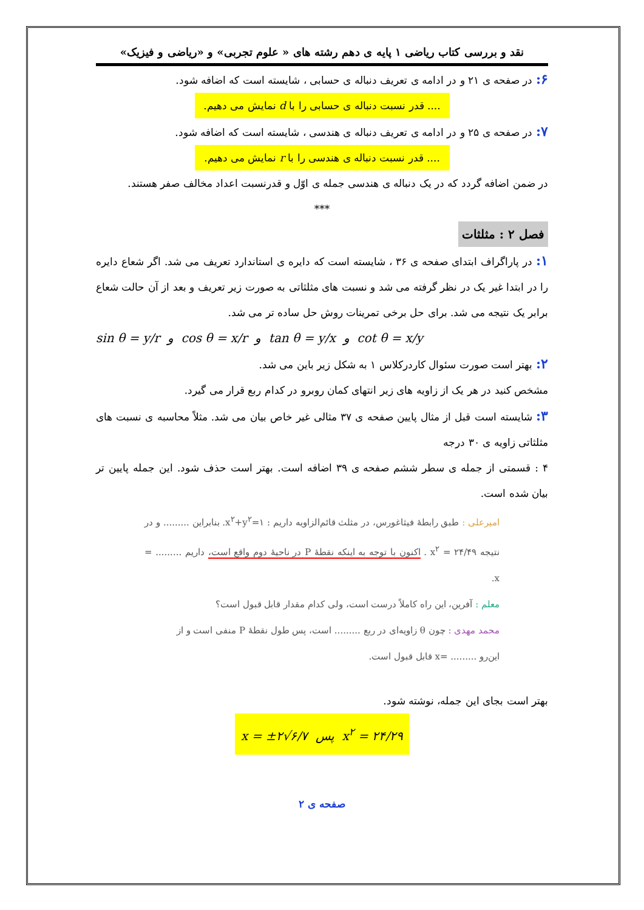نقد و بررسی کتاب ریاضی ۱ پایه ی دهم رشته های « علوم تجربی» و «ریاضی و فیزیک»
۶: در صفحه ی ۲۱ و در ادامه ی تعریف دنباله ی حسابی ، شایسته است که اضافه شود.
.... قدر نسبت دنباله ی حسابی را با d نمایش می دهیم.
۷: در صفحه ی ۲۵ و در ادامه ی تعریف دنباله ی هندسی ، شایسته است که اضافه شود.
.... قدر نسبت دنباله ی هندسی را با r نمایش می دهیم.
در ضمن اضافه گردد که در یک دنباله ی هندسی جمله ی اوّل و قدرنسبت اعداد مخالف صفر هستند.
***
فصل ۲ : مثلثات
۱: در پاراگراف ابتدای صفحه ی ۳۶ ، شایسته است که دایره ی استاندارد تعریف می شد. اگر شعاع دایره را در ابتدا غیر یک در نظر گرفته می شد و نسبت های مثلثاتی به صورت زیر تعریف و بعد از آن حالت شعاع برابر یک نتیجه می شد. برای حل برخی تمرینات روش حل ساده تر می شد.
sin θ = y/r و cos θ = x/r و tan θ = y/x و cot θ = x/y
۲: بهتر است صورت سئوال کاردرکلاس ۱ به شکل زیر باین می شد.
مشخص کنید در هر یک از زاویه های زیر انتهای کمان روبرو در کدام ربع قرار می گیرد.
۳: شایسته است قبل از مثال پایین صفحه ی ۳۷ مثالی غیر خاص بیان می شد. مثلاً محاسبه ی نسبت های مثلثاتی زاویه ی ۳۰ درجه
۴ : قسمتی از جمله ی سطر ششم صفحه ی ۳۹ اضافه است. بهتر است حذف شود. این جمله پایین تر بیان شده است.
امیرعلی : طبق رابطهٔ فیثاغورس، در مثلث قائم‌الزاویه داریم : x<sup>۲</sup>+y<sup>۲</sup>=۱. بنابراین ......... و در
نتیجه x<sup>۲</sup> = ۲۴/۴۹ . اکنون با توجه به اینکه نقطهٔ P در ناحیهٔ دوم واقع است، داریم ......... = x.
معلم : آفرین، این راه کاملاً درست است، ولی کدام مقدار قابل قبول است؟
محمد مهدی : چون θ زاویه‌ای در ربع ......... است، پس طول نقطهٔ P منفی است و از
این‌رو ......... =x قابل قبول است.
بهتر است بجای این جمله، نوشته شود.
x = ±۲√۶/۷ پس x<sup>۲</sup> = ۲۴/۲۹
صفحه ی ۲